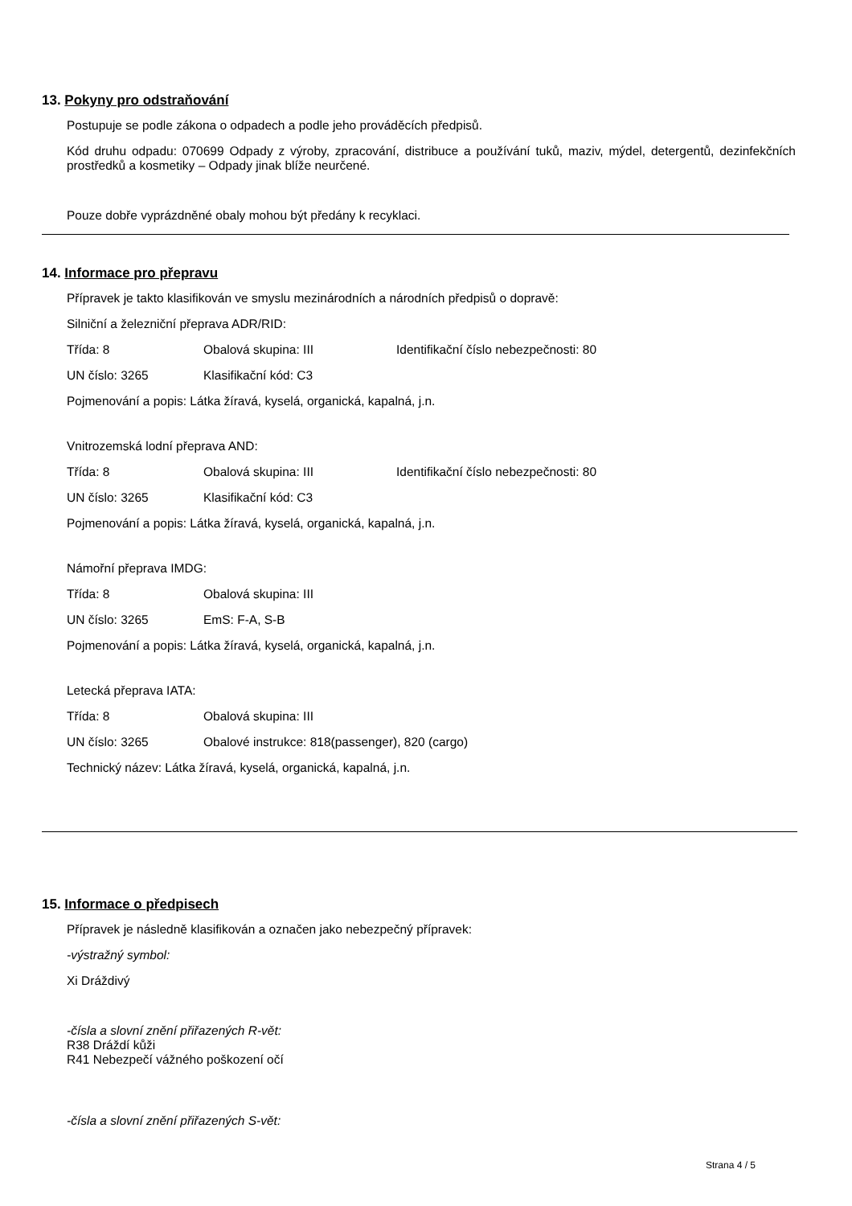13. Pokyny pro odstraňování
Postupuje se podle zákona o odpadech a podle jeho prováděcích předpisů.
Kód druhu odpadu: 070699 Odpady z výroby, zpracování, distribuce a používání tuků, maziv, mýdel, detergentů, dezinfekčních prostředků a kosmetiky – Odpady jinak blíže neurčené.
Pouze dobře vyprázdněné obaly mohou být předány k recyklaci.
14. Informace pro přepravu
Přípravek je takto klasifikován ve smyslu mezinárodních a národních předpisů o dopravě:
Silniční a železniční přeprava ADR/RID:
Třída: 8 Obalová skupina: III Identifikační číslo nebezpečnosti: 80
UN číslo: 3265 Klasifikační kód: C3
Pojmenování a popis: Látka žíravá, kyselá, organická, kapalná, j.n.
Vnitrozemská lodní přeprava AND:
Třída: 8 Obalová skupina: III Identifikační číslo nebezpečnosti: 80
UN číslo: 3265 Klasifikační kód: C3
Pojmenování a popis: Látka žíravá, kyselá, organická, kapalná, j.n.
Námořní přeprava IMDG:
Třída: 8 Obalová skupina: III
UN číslo: 3265 EmS: F-A, S-B
Pojmenování a popis: Látka žíravá, kyselá, organická, kapalná, j.n.
Letecká přeprava IATA:
Třída: 8 Obalová skupina: III
UN číslo: 3265 Obalové instrukce: 818(passenger), 820 (cargo)
Technický název: Látka žíravá, kyselá, organická, kapalná, j.n.
15. Informace o předpisech
Přípravek je následně klasifikován a označen jako nebezpečný přípravek:
-výstražný symbol:
Xi Dráždivý
-čísla a slovní znění přiřazených R-vět:
R38 Dráždí kůži
R41 Nebezpečí vážného poškození očí
-čísla a slovní znění přiřazených S-vět:
Strana 4 / 5